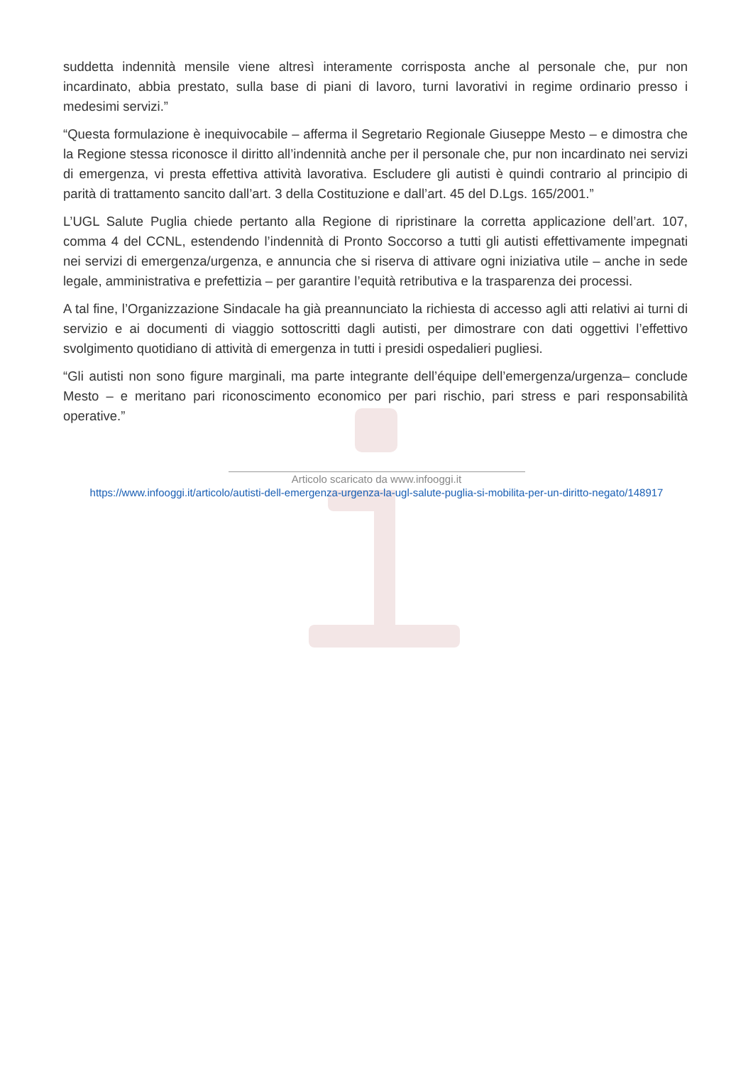suddetta indennità mensile viene altresì interamente corrisposta anche al personale che, pur non incardinato, abbia prestato, sulla base di piani di lavoro, turni lavorativi in regime ordinario presso i medesimi servizi.”
“Questa formulazione è inequivocabile – afferma il Segretario Regionale Giuseppe Mesto – e dimostra che la Regione stessa riconosce il diritto all’indennità anche per il personale che, pur non incardinato nei servizi di emergenza, vi presta effettiva attività lavorativa. Escludere gli autisti è quindi contrario al principio di parità di trattamento sancito dall’art. 3 della Costituzione e dall’art. 45 del D.Lgs. 165/2001.”
L’UGL Salute Puglia chiede pertanto alla Regione di ripristinare la corretta applicazione dell’art. 107, comma 4 del CCNL, estendendo l’indennità di Pronto Soccorso a tutti gli autisti effettivamente impegnati nei servizi di emergenza/urgenza, e annuncia che si riserva di attivare ogni iniziativa utile – anche in sede legale, amministrativa e prefettizia – per garantire l’equità retributiva e la trasparenza dei processi.
A tal fine, l’Organizzazione Sindacale ha già preannunciato la richiesta di accesso agli atti relativi ai turni di servizio e ai documenti di viaggio sottoscritti dagli autisti, per dimostrare con dati oggettivi l’effettivo svolgimento quotidiano di attività di emergenza in tutti i presidi ospedalieri pugliesi.
“Gli autisti non sono figure marginali, ma parte integrante dell’équipe dell’emergenza/urgenza– conclude Mesto – e meritano pari riconoscimento economico per pari rischio, pari stress e pari responsabilità operative.”
Articolo scaricato da www.infooggi.it
https://www.infooggi.it/articolo/autisti-dell-emergenza-urgenza-la-ugl-salute-puglia-si-mobilita-per-un-diritto-negato/148917